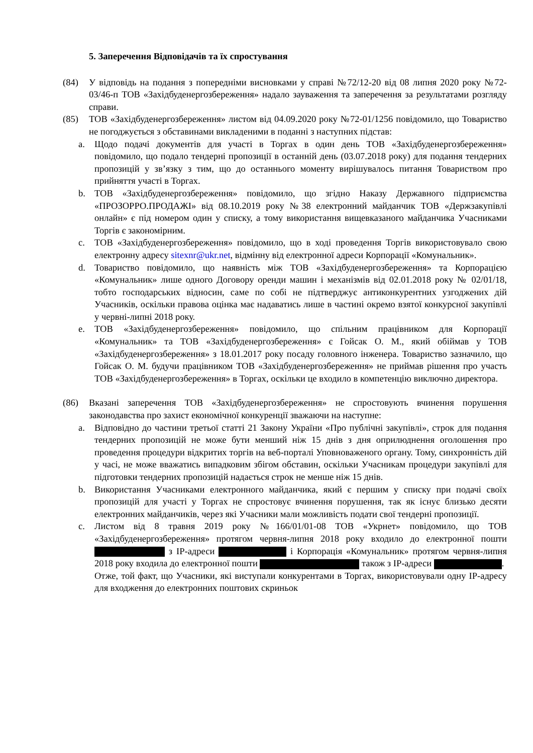5. Заперечення Відповідачів та їх спростування
(84) У відповідь на подання з попередніми висновками у справі №72/12-20 від 08 липня 2020 року №72-03/46-п ТОВ «Західбуденергозбереження» надало зауваження та заперечення за результатами розгляду справи.
(85) ТОВ «Західбуденергозбереження» листом від 04.09.2020 року №72-01/1256 повідомило, що Товариство не погоджується з обставинами викладеними в поданні з наступних підстав:
a. Щодо подачі документів для участі в Торгах в один день ТОВ «Західбуденергозбереження» повідомило, що подало тендерні пропозиції в останній день (03.07.2018 року) для подання тендерних пропозицій у зв’язку з тим, що до останнього моменту вирішувалось питання Товариством про прийняття участі в Торгах.
b. ТОВ «Західбуденергозбереження» повідомило, що згідно Наказу Державного підприємства «ПРОЗОРРО.ПРОДАЖІ» від 08.10.2019 року №38 електронний майданчик ТОВ «Держзакупівлі онлайн» є під номером один у списку, а тому використання вищевказаного майданчика Учасниками Торгів є закономірним.
c. ТОВ «Західбуденергозбереження» повідомило, що в ході проведення Торгів використовувало свою електронну адресу sitexnr@ukr.net, відмінну від електронної адреси Корпорації «Комунальник».
d. Товариство повідомило, що наявність між ТОВ «Західбуденергозбереження» та Корпорацією «Комунальник» лише одного Договору оренди машин і механізмів від 02.01.2018 року № 02/01/18, тобто господарських відносин, саме по собі не підтверджує антиконкурентних узгоджених дій Учасників, оскільки правова оцінка має надаватись лише в частині окремо взятої конкурсної закупівлі у червні-липні 2018 року.
e. ТОВ «Західбуденергозбереження» повідомило, що спільним працівником для Корпорації «Комунальник» та ТОВ «Західбуденергозбереження» є Гойсак О. М., який обіймав у ТОВ «Західбуденергозбереження» з 18.01.2017 року посаду головного інженера. Товариство зазначило, що Гойсак О. М. будучи працівником ТОВ «Західбуденергозбереження» не приймав рішення про участь ТОВ «Західбуденергозбереження» в Торгах, оскільки це входило в компетенцію виключно директора.
(86) Вказані заперечення ТОВ «Західбуденергозбереження» не спростовують вчинення порушення законодавства про захист економічної конкуренції зважаючи на наступне:
a. Відповідно до частини третьої статті 21 Закону України «Про публічні закупівлі», строк для подання тендерних пропозицій не може бути менший ніж 15 днів з дня оприлюднення оголошення про проведення процедури відкритих торгів на веб-порталі Уповноваженого органу. Тому, синхронність дій у часі, не може вважатись випадковим збігом обставин, оскільки Учасникам процедури закупівлі для підготовки тендерних пропозицій надається строк не менше ніж 15 днів.
b. Використання Учасниками електронного майданчика, який є першим у списку при подачі своїх пропозицій для участі у Торгах не спростовує вчинення порушення, так як існує близько десяти електронних майданчиків, через які Учасники мали можливість подати свої тендерні пропозиції.
c. Листом від 8 травня 2019 року №166/01/01-08 ТОВ «Укрнет» повідомило, що ТОВ «Західбуденергозбереження» протягом червня-липня 2018 року входило до електронної пошти з IP-адреси і Корпорація «Комунальник» протягом червня-липня 2018 року входила до електронної пошти також з IP-адреси .
Отже, той факт, що Учасники, які виступали конкурентами в Торгах, використовували одну IP-адресу для входження до електронних поштових скриньок